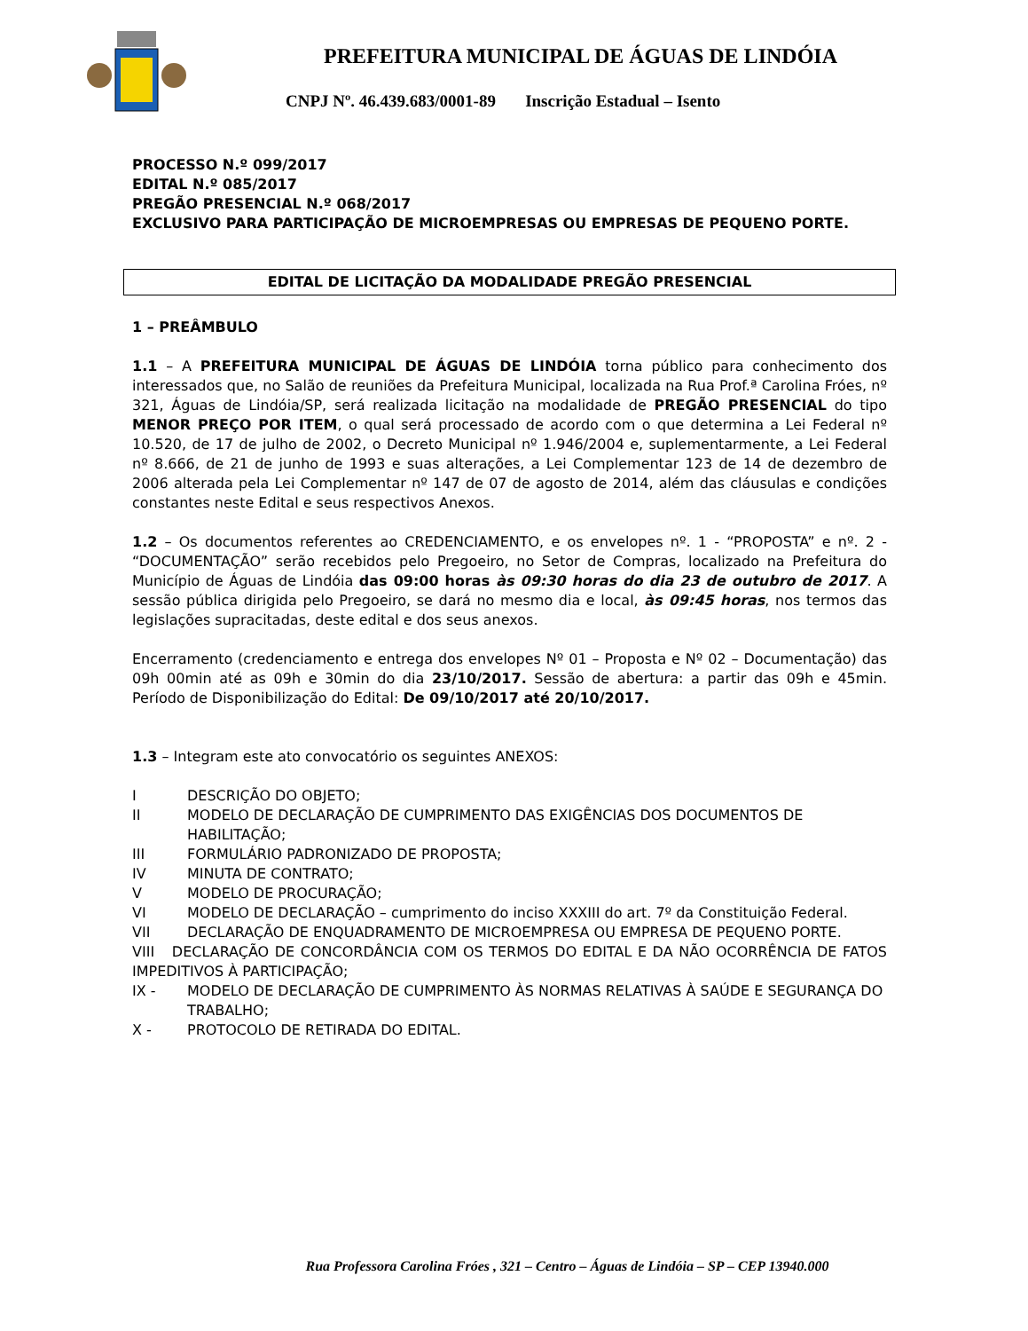PREFEITURA MUNICIPAL DE ÁGUAS DE LINDÓIA
CNPJ Nº. 46.439.683/0001-89 Inscrição Estadual – Isento
PROCESSO N.º 099/2017
EDITAL N.º 085/2017
PREGÃO PRESENCIAL N.º 068/2017
EXCLUSIVO PARA PARTICIPAÇÃO DE MICROEMPRESAS OU EMPRESAS DE PEQUENO PORTE.
EDITAL DE LICITAÇÃO DA MODALIDADE PREGÃO PRESENCIAL
1 – PREÂMBULO
1.1 – A PREFEITURA MUNICIPAL DE ÁGUAS DE LINDÓIA torna público para conhecimento dos interessados que, no Salão de reuniões da Prefeitura Municipal, localizada na Rua Prof.ª Carolina Fróes, nº 321, Águas de Lindóia/SP, será realizada licitação na modalidade de PREGÃO PRESENCIAL do tipo MENOR PREÇO POR ITEM, o qual será processado de acordo com o que determina a Lei Federal nº 10.520, de 17 de julho de 2002, o Decreto Municipal nº 1.946/2004 e, suplementarmente, a Lei Federal nº 8.666, de 21 de junho de 1993 e suas alterações, a Lei Complementar 123 de 14 de dezembro de 2006 alterada pela Lei Complementar nº 147 de 07 de agosto de 2014, além das cláusulas e condições constantes neste Edital e seus respectivos Anexos.
1.2 – Os documentos referentes ao CREDENCIAMENTO, e os envelopes nº. 1 - “PROPOSTA” e nº. 2 - “DOCUMENTAÇÃO” serão recebidos pelo Pregoeiro, no Setor de Compras, localizado na Prefeitura do Município de Águas de Lindóia das 09:00 horas às 09:30 horas do dia 23 de outubro de 2017. A sessão pública dirigida pelo Pregoeiro, se dará no mesmo dia e local, às 09:45 horas, nos termos das legislações supracitadas, deste edital e dos seus anexos.
Encerramento (credenciamento e entrega dos envelopes Nº 01 – Proposta e Nº 02 – Documentação) das 09h 00min até as 09h e 30min do dia 23/10/2017. Sessão de abertura: a partir das 09h e 45min. Período de Disponibilização do Edital: De 09/10/2017 até 20/10/2017.
1.3 – Integram este ato convocatório os seguintes ANEXOS:
I DESCRIÇÃO DO OBJETO;
II MODELO DE DECLARAÇÃO DE CUMPRIMENTO DAS EXIGÊNCIAS DOS DOCUMENTOS DE HABILITAÇÃO;
III FORMULÁRIO PADRONIZADO DE PROPOSTA;
IV MINUTA DE CONTRATO;
V MODELO DE PROCURAÇÃO;
VI MODELO DE DECLARAÇÃO – cumprimento do inciso XXXIII do art. 7º da Constituição Federal.
VII DECLARAÇÃO DE ENQUADRAMENTO DE MICROEMPRESA OU EMPRESA DE PEQUENO PORTE.
VIII DECLARAÇÃO DE CONCORDÂNCIA COM OS TERMOS DO EDITAL E DA NÃO OCORRÊNCIA DE FATOS IMPEDITIVOS À PARTICIPAÇÃO;
IX - MODELO DE DECLARAÇÃO DE CUMPRIMENTO ÀS NORMAS RELATIVAS À SAÚDE E SEGURANÇA DO TRABALHO;
X - PROTOCOLO DE RETIRADA DO EDITAL.
Rua Professora Carolina Fróes , 321 – Centro – Águas de Lindóia – SP – CEP 13940.000